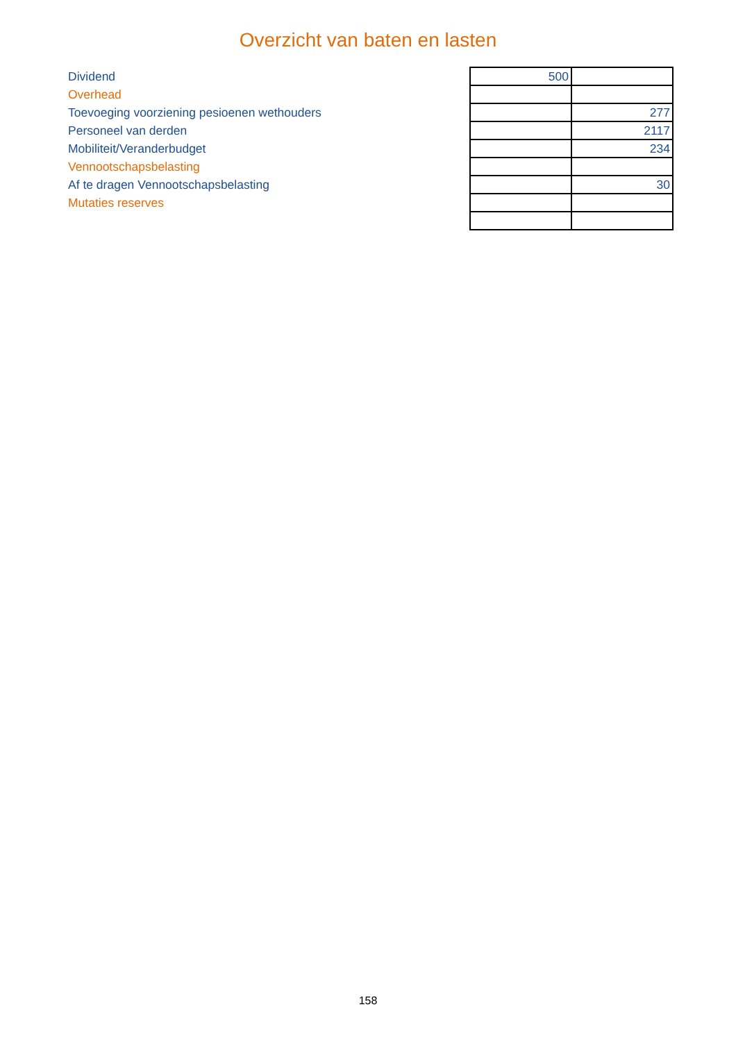Overzicht van baten en lasten
| Dividend | 500 | |
| Overhead | | |
| Toevoeging voorziening pesioenen wethouders | | 277 |
| Personeel van derden | | 2117 |
| Mobiliteit/Veranderbudget | | 234 |
| Vennootschapsbelasting | | |
| Af te dragen Vennootschapsbelasting | | 30 |
| Mutaties reserves | | |
158